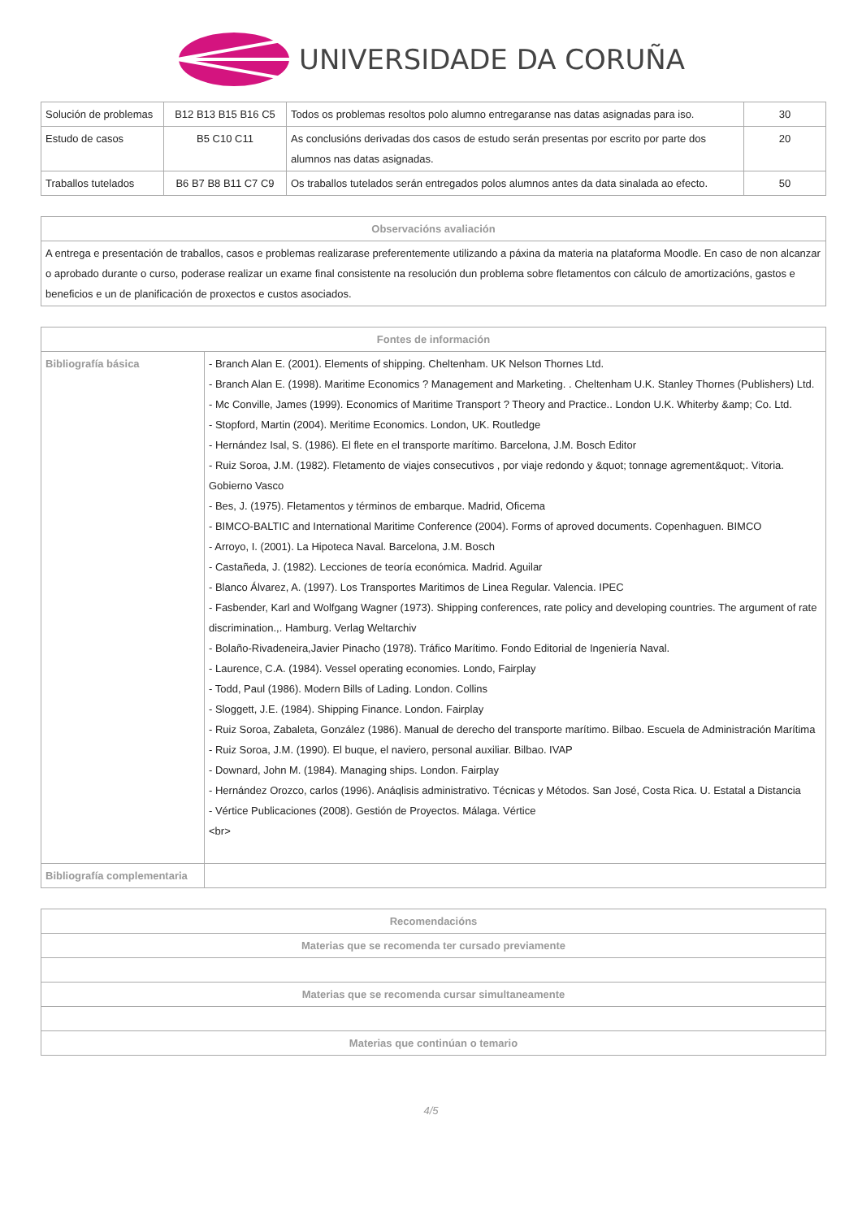UNIVERSIDADE DA CORUÑA
| Solución de problemas | B12 B13 B15 B16 C5 | Todos os problemas resoltos polo alumno entregaranse nas datas asignadas para iso. | 30 |
| Estudo de casos | B5 C10 C11 | As conclusións derivadas dos casos de estudo serán presentas por escrito por parte dos alumnos nas datas asignadas. | 20 |
| Traballos tutelados | B6 B7 B8 B11 C7 C9 | Os traballos tutelados serán entregados polos alumnos antes da data sinalada ao efecto. | 50 |
| Observacións avaliación |
| --- |
| A entrega e presentación de traballos, casos e problemas realizarase preferentemente utilizando a páxina da materia na plataforma Moodle. En caso de non alcanzar o aprobado durante o curso, poderase realizar un exame final consistente na resolución dun problema sobre fletamentos con cálculo de amortizacións, gastos e beneficios e un de planificación de proxectos e custos asociados. |
| Fontes de información | |
| --- | --- |
| Bibliografía básica | - Branch Alan E. (2001). Elements of shipping. Cheltenham. UK Nelson Thornes Ltd. - Branch Alan E. (1998). Maritime Economics ? Management and Marketing. . Cheltenham U.K. Stanley Thornes (Publishers) Ltd. - Mc Conville, James (1999). Economics of Maritime Transport ? Theory and Practice.. London U.K. Whiterby &amp; Co. Ltd. - Stopford, Martin (2004). Meritime Economics. London, UK. Routledge - Hernández Isal, S. (1986). El flete en el transporte marítimo. Barcelona, J.M. Bosch Editor - Ruiz Soroa, J.M. (1982). Fletamento de viajes consecutivos , por viaje redondo y &quot; tonnage agrement&quot;. Vitoria. Gobierno Vasco - Bes, J. (1975). Fletamentos y términos de embarque. Madrid, Oficema - BIMCO-BALTIC and International Maritime Conference (2004). Forms of aproved documents. Copenhaguen. BIMCO - Arroyo, I. (2001). La Hipoteca Naval. Barcelona, J.M. Bosch - Castañeda, J. (1982). Lecciones de teoría económica. Madrid. Aguilar - Blanco Álvarez, A. (1997). Los Transportes Maritimos de Linea Regular. Valencia. IPEC - Fasbender, Karl and Wolfgang Wagner (1973). Shipping conferences, rate policy and developing countries. The argument of rate discrimination.,. Hamburg. Verlag Weltarchiv - Bolaño-Rivadeneira,Javier Pinacho (1978). Tráfico Marítimo. Fondo Editorial de Ingeniería Naval. - Laurence, C.A. (1984). Vessel operating economies. Londo, Fairplay - Todd, Paul (1986). Modern Bills of Lading. London. Collins - Sloggett, J.E. (1984). Shipping Finance. London. Fairplay - Ruiz Soroa, Zabaleta, González (1986). Manual de derecho del transporte marítimo. Bilbao. Escuela de Administración Marítima - Ruiz Soroa, J.M. (1990). El buque, el naviero, personal auxiliar. Bilbao. IVAP - Downard, John M. (1984). Managing ships. London. Fairplay - Hernández Orozco, carlos (1996). Anáqlisis administrativo. Técnicas y Métodos. San José, Costa Rica. U. Estatal a Distancia - Vértice Publicaciones (2008). Gestión de Proyectos. Málaga. Vértice <br> |
| Bibliografía complementaria | |
| Recomendacións |
| --- |
| Materias que se recomenda ter cursado previamente |
| Materias que se recomenda cursar simultaneamente |
| Materias que continúan o temario |
4/5